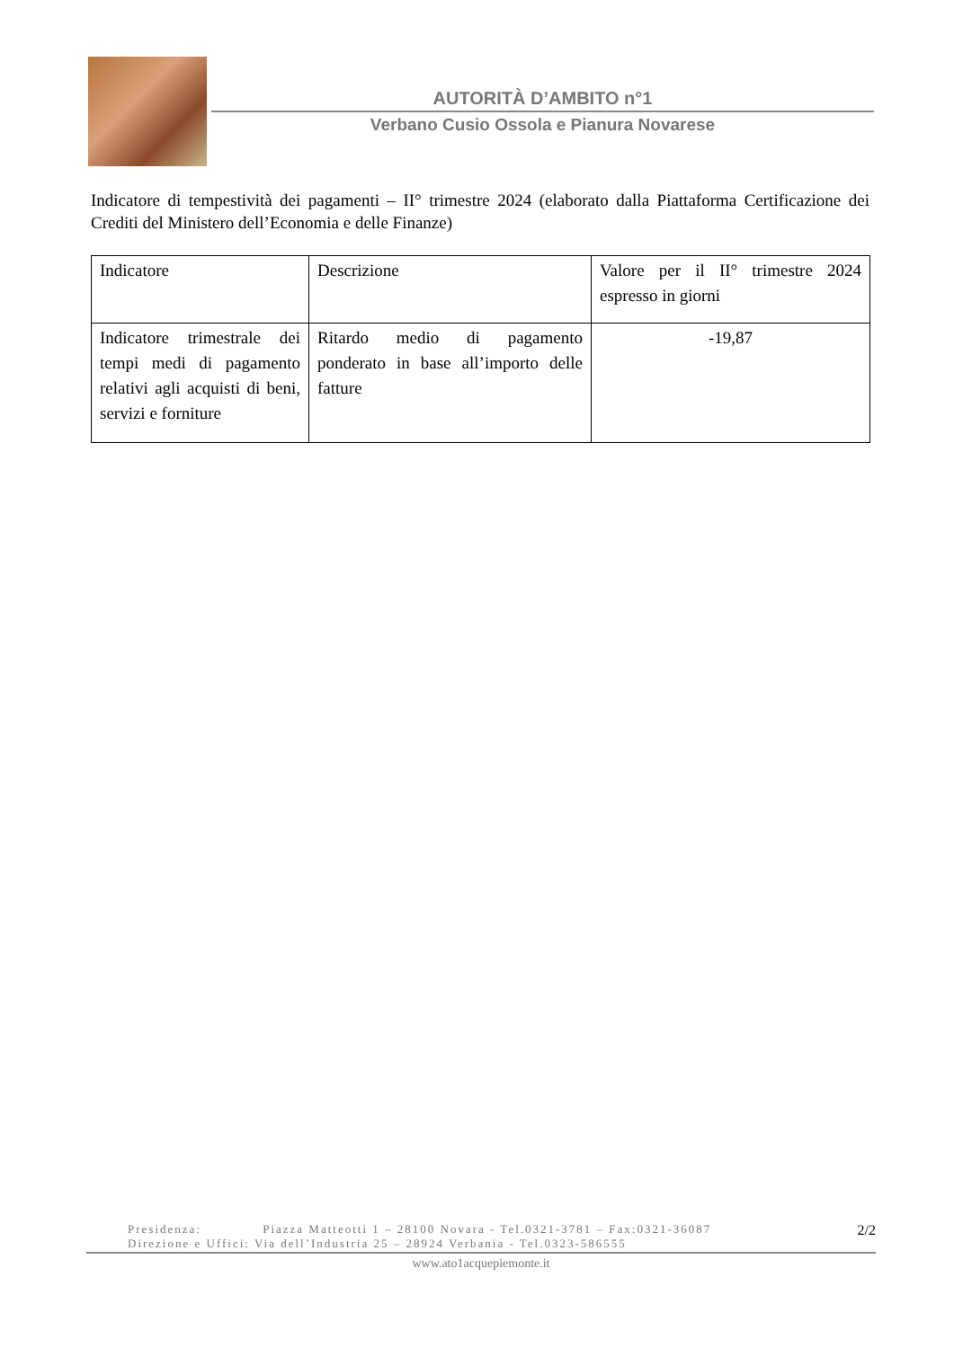AUTORITÀ D’AMBITO n°1
Verbano Cusio Ossola e Pianura Novarese
Indicatore di tempestività dei pagamenti – II° trimestre 2024 (elaborato dalla Piattaforma Certificazione dei Crediti del Ministero dell’Economia e delle Finanze)
| Indicatore | Descrizione | Valore per il II° trimestre 2024 espresso in giorni |
| --- | --- | --- |
| Indicatore trimestrale dei tempi medi di pagamento relativi agli acquisti di beni, servizi e forniture | Ritardo medio di pagamento ponderato in base all’importo delle fatture | -19,87 |
Presidenza: Piazza Matteotti 1 – 28100 Novara - Tel.0321-3781 – Fax:0321-36087
Direzione e Uffici: Via dell’Industria 25 – 28924 Verbania - Tel.0323-586555
2/2
www.ato1acquepiemonte.it